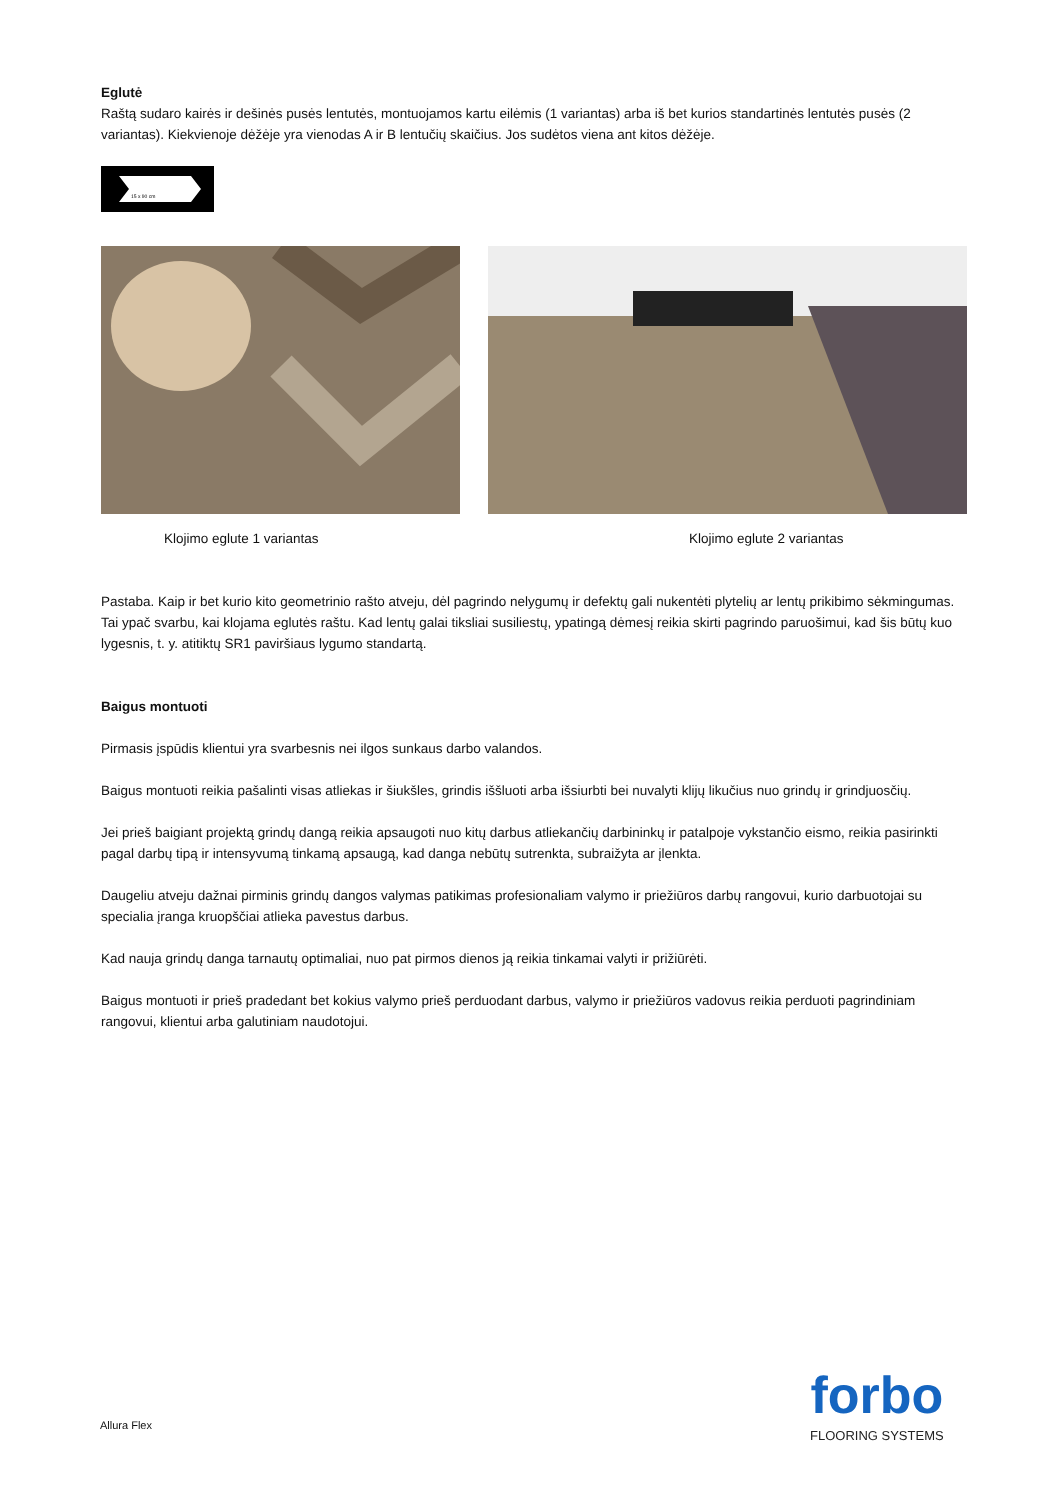Eglutė
Raštą sudaro kairės ir dešinės pusės lentutės, montuojamos kartu eilėmis (1 variantas) arba iš bet kurios standartinės lentutės pusės (2 variantas). Kiekvienoje dėžėje yra vienodas A ir B lentučių skaičius. Jos sudėtos viena ant kitos dėžėje.
15 x 90 cm
Klojimo eglute 1 variantas Klojimo eglute 2 variantas
Pastaba. Kaip ir bet kurio kito geometrinio rašto atveju, dėl pagrindo nelygumų ir defektų gali nukentėti plytelių ar lentų prikibimo sėkmingumas. Tai ypač svarbu, kai klojama eglutės raštu. Kad lentų galai tiksliai susiliestų, ypatingą dėmesį reikia skirti pagrindo paruošimui, kad šis būtų kuo lygesnis, t. y. atitiktų SR1 paviršiaus lygumo standartą.
Baigus montuoti
Pirmasis įspūdis klientui yra svarbesnis nei ilgos sunkaus darbo valandos.
Baigus montuoti reikia pašalinti visas atliekas ir šiukšles, grindis iššluoti arba išsiurbti bei nuvalyti klijų likučius nuo grindų ir grindjuosčių.
Jei prieš baigiant projektą grindų dangą reikia apsaugoti nuo kitų darbus atliekančių darbininkų ir patalpoje vykstančio eismo, reikia pasirinkti pagal darbų tipą ir intensyvumą tinkamą apsaugą, kad danga nebūtų sutrenkta, subraižyta ar įlenkta.
Daugeliu atveju dažnai pirminis grindų dangos valymas patikimas profesionaliam valymo ir priežiūros darbų rangovui, kurio darbuotojai su specialia įranga kruopščiai atlieka pavestus darbus.
Kad nauja grindų danga tarnautų optimaliai, nuo pat pirmos dienos ją reikia tinkamai valyti ir prižiūrėti.
Baigus montuoti ir prieš pradedant bet kokius valymo prieš perduodant darbus, valymo ir priežiūros vadovus reikia perduoti pagrindiniam rangovui, klientui arba galutiniam naudotojui.
Allura Flex
forbo
FLOORING SYSTEMS